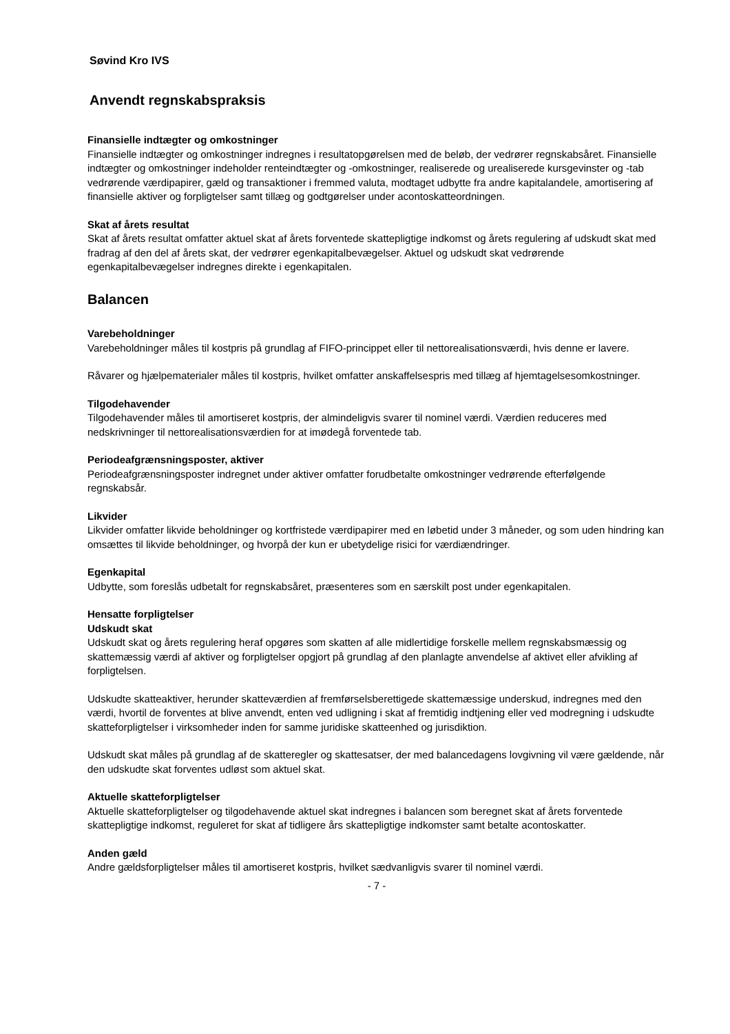Søvind Kro IVS
Anvendt regnskabspraksis
Finansielle indtægter og omkostninger
Finansielle indtægter og omkostninger indregnes i resultatopgørelsen med de beløb, der vedrører regnskabsåret. Finansielle indtægter og omkostninger indeholder renteindtægter og -omkostninger, realiserede og urealiserede kursgevinster og -tab vedrørende værdipapirer, gæld og transaktioner i fremmed valuta, modtaget udbytte fra andre kapitalandele, amortisering af finansielle aktiver og forpligtelser samt tillæg og godtgørelser under acontoskatteordningen.
Skat af årets resultat
Skat af årets resultat omfatter aktuel skat af årets forventede skattepligtige indkomst og årets regulering af udskudt skat med fradrag af den del af årets skat, der vedrører egenkapitalbevægelser. Aktuel og udskudt skat vedrørende egenkapitalbevægelser indregnes direkte i egenkapitalen.
Balancen
Varebeholdninger
Varebeholdninger måles til kostpris på grundlag af FIFO-princippet eller til nettorealisationsværdi, hvis denne er lavere.
Råvarer og hjælpematerialer måles til kostpris, hvilket omfatter anskaffelsespris med tillæg af hjemtagelsesomkostninger.
Tilgodehavender
Tilgodehavender måles til amortiseret kostpris, der almindeligvis svarer til nominel værdi. Værdien reduceres med nedskrivninger til nettorealisationsværdien for at imødegå forventede tab.
Periodeafgrænsningsposter, aktiver
Periodeafgrænsningsposter indregnet under aktiver omfatter forudbetalte omkostninger vedrørende efterfølgende regnskabsår.
Likvider
Likvider omfatter likvide beholdninger og kortfristede værdipapirer med en løbetid under 3 måneder, og som uden hindring kan omsættes til likvide beholdninger, og hvorpå der kun er ubetydelige risici for værdiændringer.
Egenkapital
Udbytte, som foreslås udbetalt for regnskabsåret, præsenteres som en særskilt post under egenkapitalen.
Hensatte forpligtelser
Udskudt skat
Udskudt skat og årets regulering heraf opgøres som skatten af alle midlertidige forskelle mellem regnskabsmæssig og skattemæssig værdi af aktiver og forpligtelser opgjort på grundlag af den planlagte anvendelse af aktivet eller afvikling af forpligtelsen.
Udskudte skatteaktiver, herunder skatteværdien af fremførselsberettigede skattemæssige underskud, indregnes med den værdi, hvortil de forventes at blive anvendt, enten ved udligning i skat af fremtidig indtjening eller ved modregning i udskudte skatteforpligtelser i virksomheder inden for samme juridiske skatteenhed og jurisdiktion.
Udskudt skat måles på grundlag af de skatteregler og skattesatser, der med balancedagens lovgivning vil være gældende, når den udskudte skat forventes udløst som aktuel skat.
Aktuelle skatteforpligtelser
Aktuelle skatteforpligtelser og tilgodehavende aktuel skat indregnes i balancen som beregnet skat af årets forventede skattepligtige indkomst, reguleret for skat af tidligere års skattepligtige indkomster samt betalte acontoskatter.
Anden gæld
Andre gældsforpligtelser måles til amortiseret kostpris, hvilket sædvanligvis svarer til nominel værdi.
- 7 -